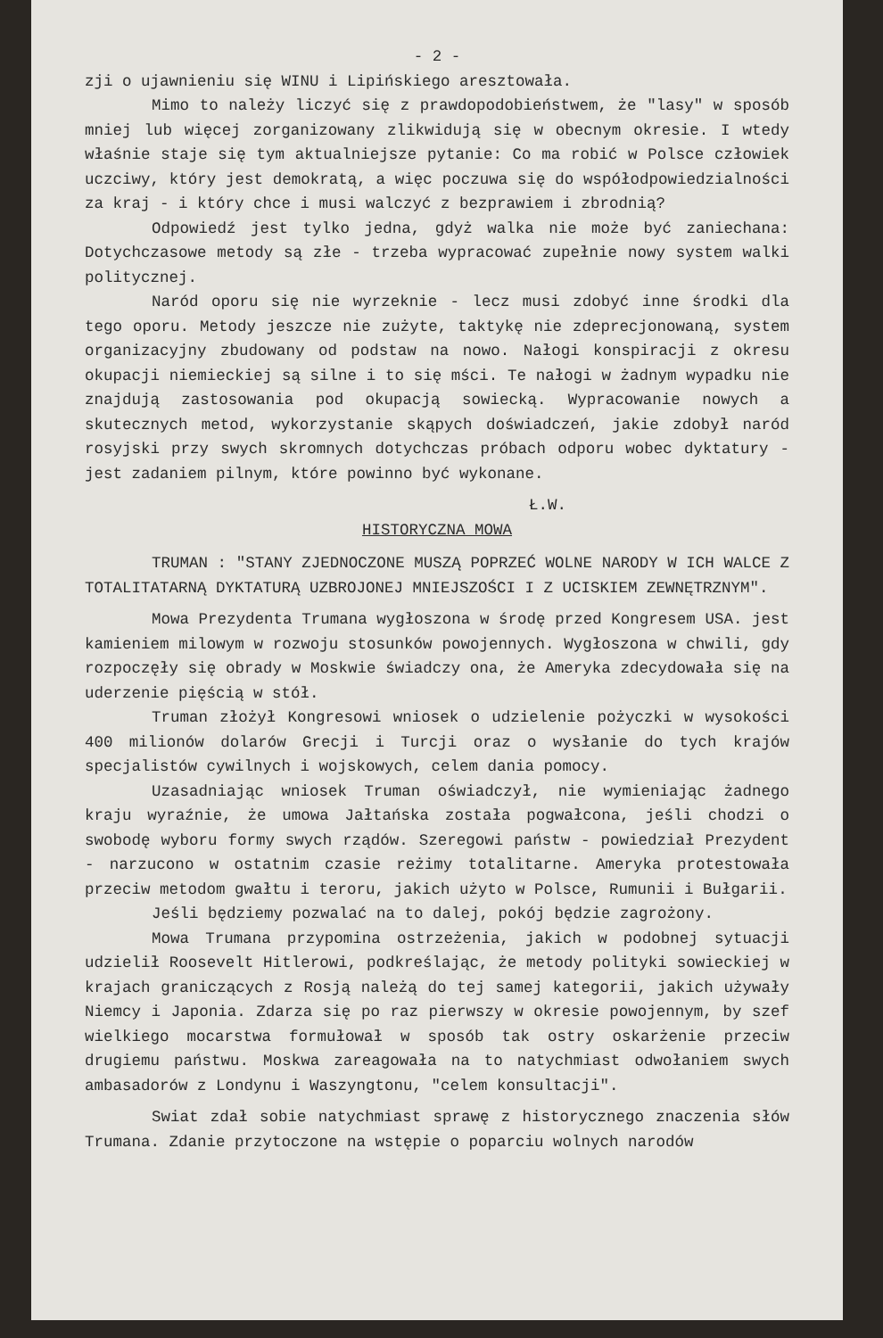- 2 -
zji o ujawnieniu się WINU i Lipińskiego aresztowała.
Mimo to należy liczyć się z prawdopodobieństwem, że "lasy" w sposób mniej lub więcej zorganizowany zlikwidują się w obecnym okresie. I wtedy właśnie staje się tym aktualniejsze pytanie: Co ma robić w Polsce człowiek uczciwy, który jest demokratą, a więc poczuwa się do współodpowiedzialności za kraj - i który chce i musi walczyć z bezprawiem i zbrodnią?
Odpowiedź jest tylko jedna, gdyż walka nie może być zaniechana: Dotychczasowe metody są złe - trzeba wypracować zupełnie nowy system walki politycznej.
Naród oporu się nie wyrzeknie - lecz musi zdobyć inne środki dla tego oporu. Metody jeszcze nie zużyte, taktykę nie zdeprecjonowaną, system organizacyjny zbudowany od podstaw na nowo. Nałogi konspiracji z okresu okupacji niemieckiej są silne i to się mści. Te nałogi w żadnym wypadku nie znajdują zastosowania pod okupacją sowiecką. Wypracowanie nowych a skutecznych metod, wykorzystanie skąpych doświadczeń, jakie zdobył naród rosyjski przy swych skromnych dotychczas próbach odporu wobec dyktatury - jest zadaniem pilnym, które powinno być wykonane.
Ł.W.
HISTORYCZNA MOWA
TRUMAN : "STANY ZJEDNOCZONE MUSZĄ POPRZEĆ WOLNE NARODY W ICH WALCE Z TOTALITATARNĄ DYKTATURĄ UZBROJONEJ MNIEJSZOŚCI I Z UCISKIEM ZEWNĘTRZNYM".
Mowa Prezydenta Trumana wygłoszona w środę przed Kongresem USA. jest kamieniem milowym w rozwoju stosunków powojennych. Wygłoszona w chwili, gdy rozpoczęły się obrady w Moskwie świadczy ona, że Ameryka zdecydowała się na uderzenie pięścią w stół.
Truman złożył Kongresowi wniosek o udzielenie pożyczki w wysokości 400 milionów dolarów Grecji i Turcji oraz o wysłanie do tych krajów specjalistów cywilnych i wojskowych, celem dania pomocy.
Uzasadniając wniosek Truman oświadczył, nie wymieniając żadnego kraju wyraźnie, że umowa Jałtańska została pogwałcona, jeśli chodzi o swobodę wyboru formy swych rządów. Szeregowi państw - powiedział Prezydent - narzucono w ostatnim czasie reżimy totalitarne. Ameryka protestowała przeciw metodom gwałtu i teroru, jakich użyto w Polsce, Rumunii i Bułgarii.
Jeśli będziemy pozwalać na to dalej, pokój będzie zagrożony.
Mowa Trumana przypomina ostrzeżenia, jakich w podobnej sytuacji udzielił Roosevelt Hitlerowi, podkreślając, że metody polityki sowieckiej w krajach graniczących z Rosją należą do tej samej kategorii, jakich używały Niemcy i Japonia. Zdarza się po raz pierwszy w okresie powojennym, by szef wielkiego mocarstwa formułował w sposób tak ostry oskarżenie przeciw drugiemu państwu. Moskwa zareagowała na to natychmiast odwołaniem swych ambasadorów z Londynu i Waszyngtonu, "celem konsultacji".
Swiat zdał sobie natychmiast sprawę z historycznego znaczenia słów Trumana. Zdanie przytoczone na wstępie o poparciu wolnych narodów